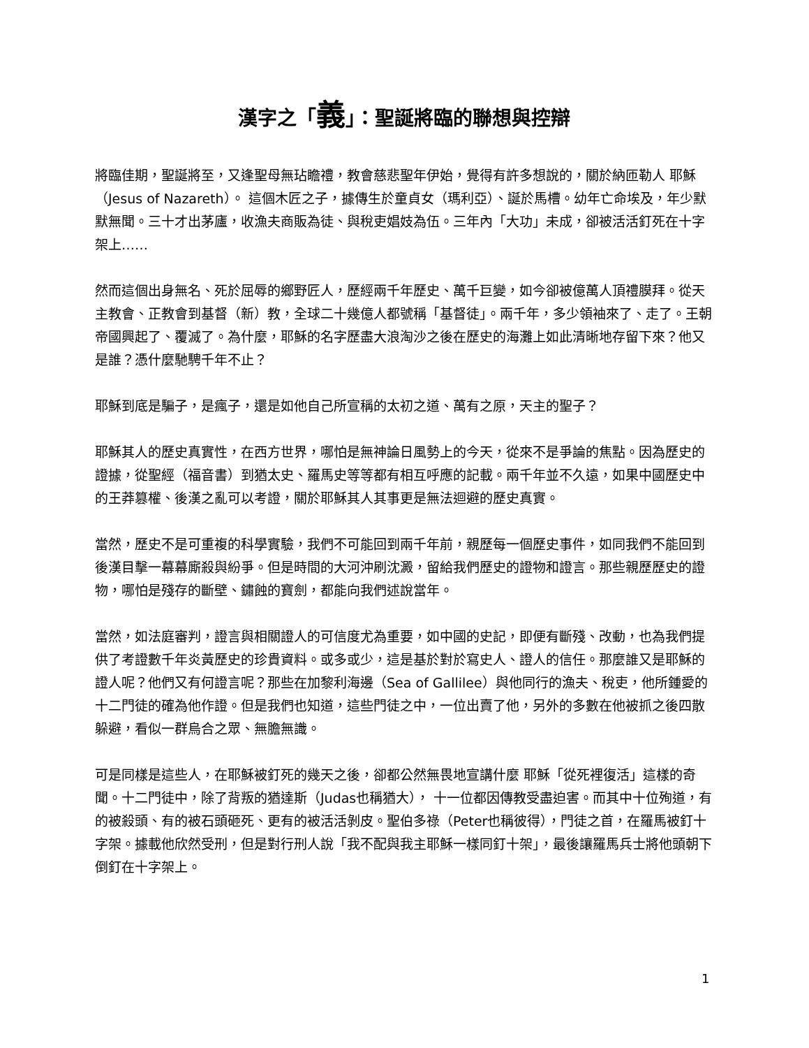漢字之「義」：聖誕將臨的聯想與控辯
將臨佳期，聖誕將至，又逢聖母無玷瞻禮，教會慈悲聖年伊始，覺得有許多想說的，關於納匝勒人 耶穌（Jesus of Nazareth）。 這個木匠之子，據傳生於童貞女（瑪利亞）、誕於馬槽。幼年亡命埃及，年少默默無聞。三十才出茅廬，收漁夫商販為徒、與稅吏娼妓為伍。三年內「大功」未成，卻被活活釘死在十字架上……
然而這個出身無名、死於屈辱的鄉野匠人，歷經兩千年歷史、萬千巨變，如今卻被億萬人頂禮膜拜。從天主教會、正教會到基督（新）教，全球二十幾億人都號稱「基督徒」。兩千年，多少領袖來了、走了。王朝帝國興起了、覆滅了。為什麼，耶穌的名字歷盡大浪淘沙之後在歷史的海灘上如此清晰地存留下來？他又是誰？憑什麼馳騁千年不止？
耶穌到底是騙子，是瘋子，還是如他自己所宣稱的太初之道、萬有之原，天主的聖子？
耶穌其人的歷史真實性，在西方世界，哪怕是無神論日風勢上的今天，從來不是爭論的焦點。因為歷史的證據，從聖經（福音書）到猶太史、羅馬史等等都有相互呼應的記載。兩千年並不久遠，如果中國歷史中的王莽篡權、後漢之亂可以考證，關於耶穌其人其事更是無法迴避的歷史真實。
當然，歷史不是可重複的科學實驗，我們不可能回到兩千年前，親歷每一個歷史事件，如同我們不能回到後漢目擊一幕幕廝殺與紛爭。但是時間的大河沖刷沈澱，留給我們歷史的證物和證言。那些親歷歷史的證物，哪怕是殘存的斷壁、鏽蝕的寶劍，都能向我們述說當年。
當然，如法庭審判，證言與相關證人的可信度尤為重要，如中國的史記，即便有斷殘、改動，也為我們提供了考證數千年炎黃歷史的珍貴資料。或多或少，這是基於對於寫史人、證人的信任。那麼誰又是耶穌的證人呢？他們又有何證言呢？那些在加黎利海邊（Sea of Gallilee）與他同行的漁夫、稅吏，他所鍾愛的十二門徒的確為他作證。但是我們也知道，這些門徒之中，一位出賣了他，另外的多數在他被抓之後四散躲避，看似一群烏合之眾、無膽無識。
可是同樣是這些人，在耶穌被釘死的幾天之後，卻都公然無畏地宣講什麼 耶穌「從死裡復活」這樣的奇聞。十二門徒中，除了背叛的猶達斯（Judas也稱猶大）， 十一位都因傳教受盡迫害。而其中十位殉道，有的被殺頭、有的被石頭砸死、更有的被活活剝皮。聖伯多祿（Peter也稱彼得），門徒之首，在羅馬被釘十字架。據載他欣然受刑，但是對行刑人說「我不配與我主耶穌一樣同釘十架」，最後讓羅馬兵士將他頭朝下倒釘在十字架上。
1